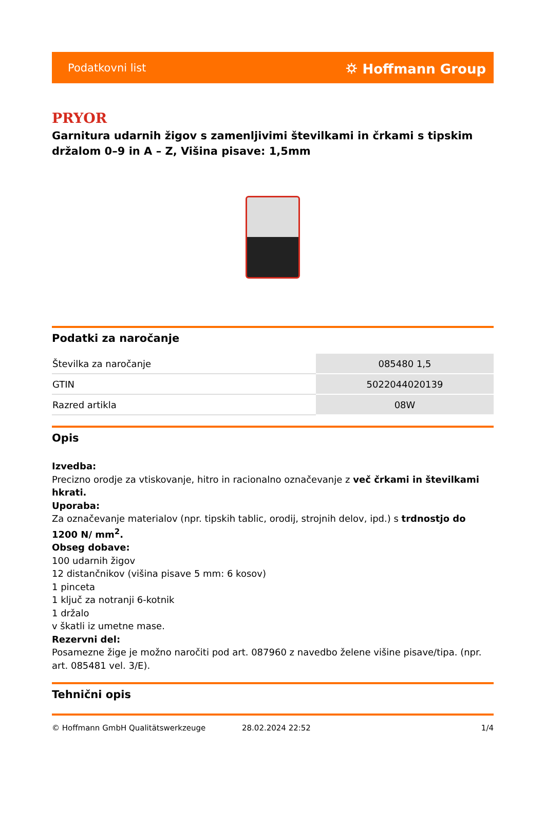Podatkovni list ⛭ Hoffmann Group
PRYOR
Garnitura udarnih žigov s zamenljivimi številkami in črkami s tipskim držalom 0–9 in A – Z, Višina pisave: 1,5mm
Podatki za naročanje
| Številka za naročanje | 085480 1,5 |
| GTIN | 5022044020139 |
| Razred artikla | 08W |
Opis
Izvedba:
Precizno orodje za vtiskovanje, hitro in racionalno označevanje z več črkami in številkami hkrati.
Uporaba:
Za označevanje materialov (npr. tipskih tablic, orodij, strojnih delov, ipd.) s trdnostjo do 1200 N/ mm<sup>2</sup>.
Obseg dobave:
100 udarnih žigov
12 distančnikov (višina pisave 5 mm: 6 kosov)
1 pinceta
1 ključ za notranji 6-kotnik
1 držalo
v škatli iz umetne mase.
Rezervni del:
Posamezne žige je možno naročiti pod art. 087960 z navedbo želene višine pisave/tipa. (npr. art. 085481 vel. 3/E).
Tehnični opis
© Hoffmann GmbH Qualitätswerkzeuge 28.02.2024 22:52 1/4